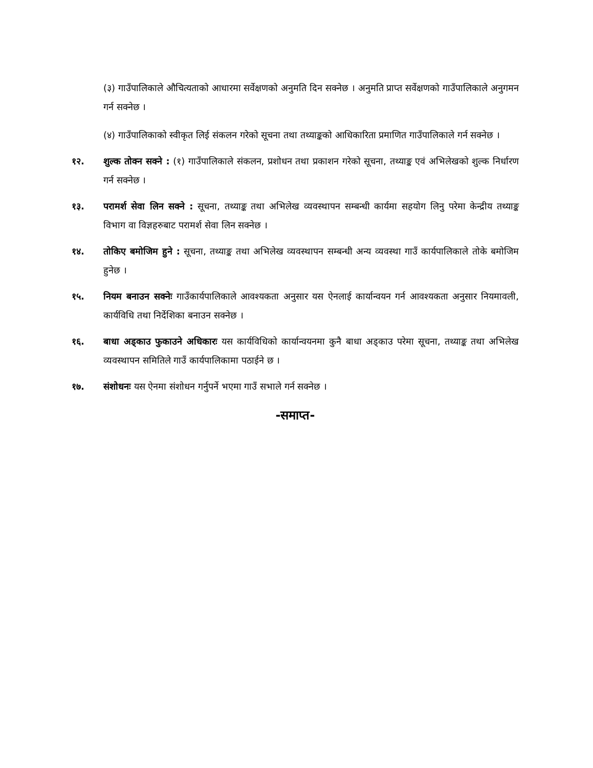(३) गाउँपालिकाले औचित्यताको आधारमा सर्वेक्षणको अनुमति दिन सक्नेछ । अनुमति प्राप्त सर्वेक्षणको गाउँपालिकाले अनुगमन गर्न सक्नेछ ।
(४) गाउँपालिकाको स्वीकृत लिई संकलन गरेको सूचना तथा तथ्याङ्कको आधिकारिता प्रमाणित गाउँपालिकाले गर्न सक्नेछ ।
१२. शुल्क तोक्न सक्ने : (१) गाउँपालिकाले संकलन, प्रशोधन तथा प्रकाशन गरेको सूचना, तथ्याङ्क एवं अभिलेखको शुल्क निर्धारण गर्न सक्नेछ ।
१३. परामर्श सेवा लिन सक्ने : सूचना, तथ्याङ्क तथा अभिलेख व्यवस्थापन सम्बन्धी कार्यमा सहयोग लिनु परेमा केन्द्रीय तथ्याङ्क विभाग वा विज्ञहरुबाट परामर्श सेवा लिन सक्नेछ ।
१४. तोकिए बमोजिम हुने : सूचना, तथ्याङ्क तथा अभिलेख व्यवस्थापन सम्बन्धी अन्य व्यवस्था गाउँ कार्यपालिकाले तोके बमोजिम हुनेछ ।
१५. नियम बनाउन सक्नेः गाउँकार्यपालिकाले आवश्यकता अनुसार यस ऐनलाई कार्यान्वयन गर्न आवश्यकता अनुसार नियमावली, कार्यविधि तथा निर्देशिका बनाउन सक्नेछ ।
१६. बाधा अड्काउ फुकाउने अधिकारः यस कार्यविधिको कार्यान्वयनमा कुनै बाधा अड्काउ परेमा सूचना, तथ्याङ्क तथा अभिलेख व्यवस्थापन समितिले गाउँ कार्यपालिकामा पठाईने छ ।
१७. संशोधनः यस ऐनमा संशोधन गर्नुपर्ने भएमा गाउँ सभाले गर्न सक्नेछ ।
-समाप्त-